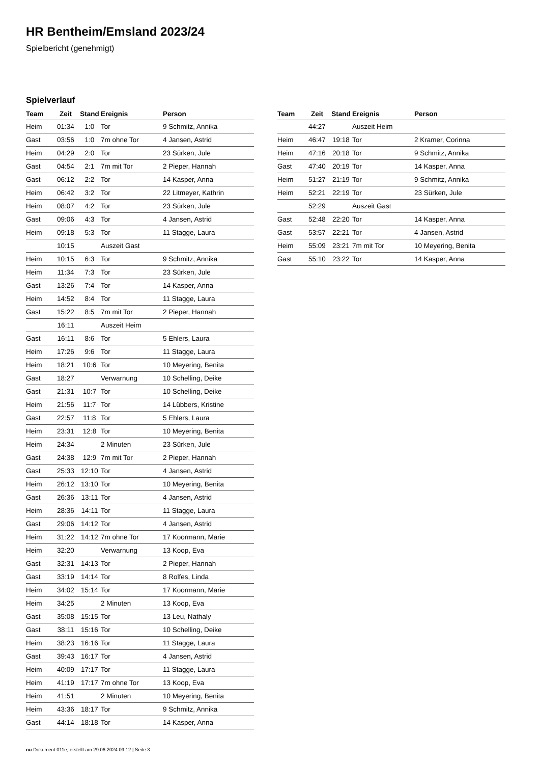HR Bentheim/Emsland 2023/24
Spielbericht (genehmigt)
Spielverlauf
| Team | Zeit | Stand | Ereignis | Person |
| --- | --- | --- | --- | --- |
| Heim | 01:34 | 1:0 | Tor | 9 Schmitz, Annika |
| Gast | 03:56 | 1:0 | 7m ohne Tor | 4 Jansen, Astrid |
| Heim | 04:29 | 2:0 | Tor | 23 Sürken, Jule |
| Gast | 04:54 | 2:1 | 7m mit Tor | 2 Pieper, Hannah |
| Gast | 06:12 | 2:2 | Tor | 14 Kasper, Anna |
| Heim | 06:42 | 3:2 | Tor | 22 Litmeyer, Kathrin |
| Heim | 08:07 | 4:2 | Tor | 23 Sürken, Jule |
| Gast | 09:06 | 4:3 | Tor | 4 Jansen, Astrid |
| Heim | 09:18 | 5:3 | Tor | 11 Stagge, Laura |
| | 10:15 | | Auszeit Gast | |
| Heim | 10:15 | 6:3 | Tor | 9 Schmitz, Annika |
| Heim | 11:34 | 7:3 | Tor | 23 Sürken, Jule |
| Gast | 13:26 | 7:4 | Tor | 14 Kasper, Anna |
| Heim | 14:52 | 8:4 | Tor | 11 Stagge, Laura |
| Gast | 15:22 | 8:5 | 7m mit Tor | 2 Pieper, Hannah |
| | 16:11 | | Auszeit Heim | |
| Gast | 16:11 | 8:6 | Tor | 5 Ehlers, Laura |
| Heim | 17:26 | 9:6 | Tor | 11 Stagge, Laura |
| Heim | 18:21 | 10:6 | Tor | 10 Meyering, Benita |
| Gast | 18:27 | | Verwarnung | 10 Schelling, Deike |
| Gast | 21:31 | 10:7 | Tor | 10 Schelling, Deike |
| Heim | 21:56 | 11:7 | Tor | 14 Lübbers, Kristine |
| Gast | 22:57 | 11:8 | Tor | 5 Ehlers, Laura |
| Heim | 23:31 | 12:8 | Tor | 10 Meyering, Benita |
| Heim | 24:34 | | 2 Minuten | 23 Sürken, Jule |
| Gast | 24:38 | 12:9 | 7m mit Tor | 2 Pieper, Hannah |
| Gast | 25:33 | 12:10 | Tor | 4 Jansen, Astrid |
| Heim | 26:12 | 13:10 | Tor | 10 Meyering, Benita |
| Gast | 26:36 | 13:11 | Tor | 4 Jansen, Astrid |
| Heim | 28:36 | 14:11 | Tor | 11 Stagge, Laura |
| Gast | 29:06 | 14:12 | Tor | 4 Jansen, Astrid |
| Heim | 31:22 | 14:12 | 7m ohne Tor | 17 Koormann, Marie |
| Heim | 32:20 | | Verwarnung | 13 Koop, Eva |
| Gast | 32:31 | 14:13 | Tor | 2 Pieper, Hannah |
| Gast | 33:19 | 14:14 | Tor | 8 Rolfes, Linda |
| Heim | 34:02 | 15:14 | Tor | 17 Koormann, Marie |
| Heim | 34:25 | | 2 Minuten | 13 Koop, Eva |
| Gast | 35:08 | 15:15 | Tor | 13 Leu, Nathaly |
| Gast | 38:11 | 15:16 | Tor | 10 Schelling, Deike |
| Heim | 38:23 | 16:16 | Tor | 11 Stagge, Laura |
| Gast | 39:43 | 16:17 | Tor | 4 Jansen, Astrid |
| Heim | 40:09 | 17:17 | Tor | 11 Stagge, Laura |
| Heim | 41:19 | 17:17 | 7m ohne Tor | 13 Koop, Eva |
| Heim | 41:51 | | 2 Minuten | 10 Meyering, Benita |
| Heim | 43:36 | 18:17 | Tor | 9 Schmitz, Annika |
| Gast | 44:14 | 18:18 | Tor | 14 Kasper, Anna |
| Team | Zeit | Stand | Ereignis | Person |
| --- | --- | --- | --- | --- |
| | 44:27 | | Auszeit Heim | |
| Heim | 46:47 | 19:18 | Tor | 2 Kramer, Corinna |
| Heim | 47:16 | 20:18 | Tor | 9 Schmitz, Annika |
| Gast | 47:40 | 20:19 | Tor | 14 Kasper, Anna |
| Heim | 51:27 | 21:19 | Tor | 9 Schmitz, Annika |
| Heim | 52:21 | 22:19 | Tor | 23 Sürken, Jule |
| | 52:29 | | Auszeit Gast | |
| Gast | 52:48 | 22:20 | Tor | 14 Kasper, Anna |
| Gast | 53:57 | 22:21 | Tor | 4 Jansen, Astrid |
| Heim | 55:09 | 23:21 | 7m mit Tor | 10 Meyering, Benita |
| Gast | 55:10 | 23:22 | Tor | 14 Kasper, Anna |
nu.Dokument 011e, erstellt am 29.06.2024 09:12 | Seite 3